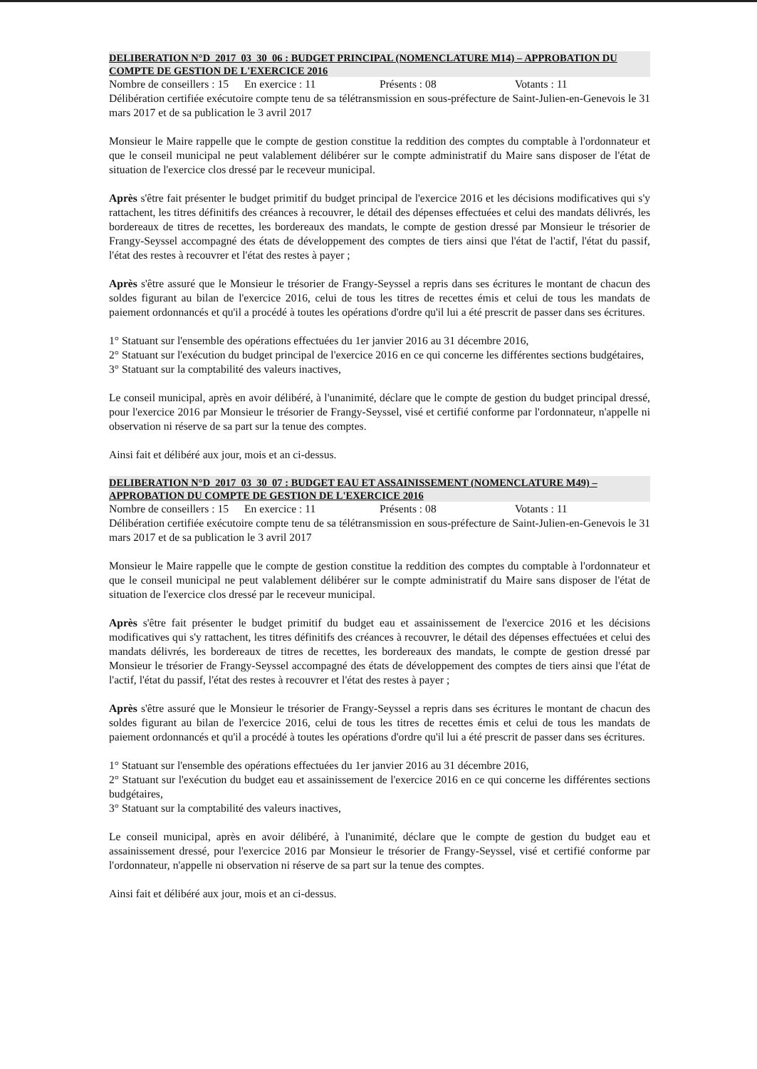DELIBERATION N°D_2017_03_30_06 : BUDGET PRINCIPAL (NOMENCLATURE M14) – APPROBATION DU COMPTE DE GESTION DE L'EXERCICE 2016
Nombre de conseillers : 15 En exercice : 11 Présents : 08 Votants : 11
Délibération certifiée exécutoire compte tenu de sa télétransmission en sous-préfecture de Saint-Julien-en-Genevois le 31 mars 2017 et de sa publication le 3 avril 2017
Monsieur le Maire rappelle que le compte de gestion constitue la reddition des comptes du comptable à l'ordonnateur et que le conseil municipal ne peut valablement délibérer sur le compte administratif du Maire sans disposer de l'état de situation de l'exercice clos dressé par le receveur municipal.
Après s'être fait présenter le budget primitif du budget principal de l'exercice 2016 et les décisions modificatives qui s'y rattachent, les titres définitifs des créances à recouvrer, le détail des dépenses effectuées et celui des mandats délivrés, les bordereaux de titres de recettes, les bordereaux des mandats, le compte de gestion dressé par Monsieur le trésorier de Frangy-Seyssel accompagné des états de développement des comptes de tiers ainsi que l'état de l'actif, l'état du passif, l'état des restes à recouvrer et l'état des restes à payer ;
Après s'être assuré que le Monsieur le trésorier de Frangy-Seyssel a repris dans ses écritures le montant de chacun des soldes figurant au bilan de l'exercice 2016, celui de tous les titres de recettes émis et celui de tous les mandats de paiement ordonnancés et qu'il a procédé à toutes les opérations d'ordre qu'il lui a été prescrit de passer dans ses écritures.
1° Statuant sur l'ensemble des opérations effectuées du 1er janvier 2016 au 31 décembre 2016,
2° Statuant sur l'exécution du budget principal de l'exercice 2016 en ce qui concerne les différentes sections budgétaires,
3° Statuant sur la comptabilité des valeurs inactives,
Le conseil municipal, après en avoir délibéré, à l'unanimité, déclare que le compte de gestion du budget principal dressé, pour l'exercice 2016 par Monsieur le trésorier de Frangy-Seyssel, visé et certifié conforme par l'ordonnateur, n'appelle ni observation ni réserve de sa part sur la tenue des comptes.
Ainsi fait et délibéré aux jour, mois et an ci-dessus.
DELIBERATION N°D_2017_03_30_07 : BUDGET EAU ET ASSAINISSEMENT (NOMENCLATURE M49) – APPROBATION DU COMPTE DE GESTION DE L'EXERCICE 2016
Nombre de conseillers : 15 En exercice : 11 Présents : 08 Votants : 11
Délibération certifiée exécutoire compte tenu de sa télétransmission en sous-préfecture de Saint-Julien-en-Genevois le 31 mars 2017 et de sa publication le 3 avril 2017
Monsieur le Maire rappelle que le compte de gestion constitue la reddition des comptes du comptable à l'ordonnateur et que le conseil municipal ne peut valablement délibérer sur le compte administratif du Maire sans disposer de l'état de situation de l'exercice clos dressé par le receveur municipal.
Après s'être fait présenter le budget primitif du budget eau et assainissement de l'exercice 2016 et les décisions modificatives qui s'y rattachent, les titres définitifs des créances à recouvrer, le détail des dépenses effectuées et celui des mandats délivrés, les bordereaux de titres de recettes, les bordereaux des mandats, le compte de gestion dressé par Monsieur le trésorier de Frangy-Seyssel accompagné des états de développement des comptes de tiers ainsi que l'état de l'actif, l'état du passif, l'état des restes à recouvrer et l'état des restes à payer ;
Après s'être assuré que le Monsieur le trésorier de Frangy-Seyssel a repris dans ses écritures le montant de chacun des soldes figurant au bilan de l'exercice 2016, celui de tous les titres de recettes émis et celui de tous les mandats de paiement ordonnancés et qu'il a procédé à toutes les opérations d'ordre qu'il lui a été prescrit de passer dans ses écritures.
1° Statuant sur l'ensemble des opérations effectuées du 1er janvier 2016 au 31 décembre 2016,
2° Statuant sur l'exécution du budget eau et assainissement de l'exercice 2016 en ce qui concerne les différentes sections budgétaires,
3° Statuant sur la comptabilité des valeurs inactives,
Le conseil municipal, après en avoir délibéré, à l'unanimité, déclare que le compte de gestion du budget eau et assainissement dressé, pour l'exercice 2016 par Monsieur le trésorier de Frangy-Seyssel, visé et certifié conforme par l'ordonnateur, n'appelle ni observation ni réserve de sa part sur la tenue des comptes.
Ainsi fait et délibéré aux jour, mois et an ci-dessus.